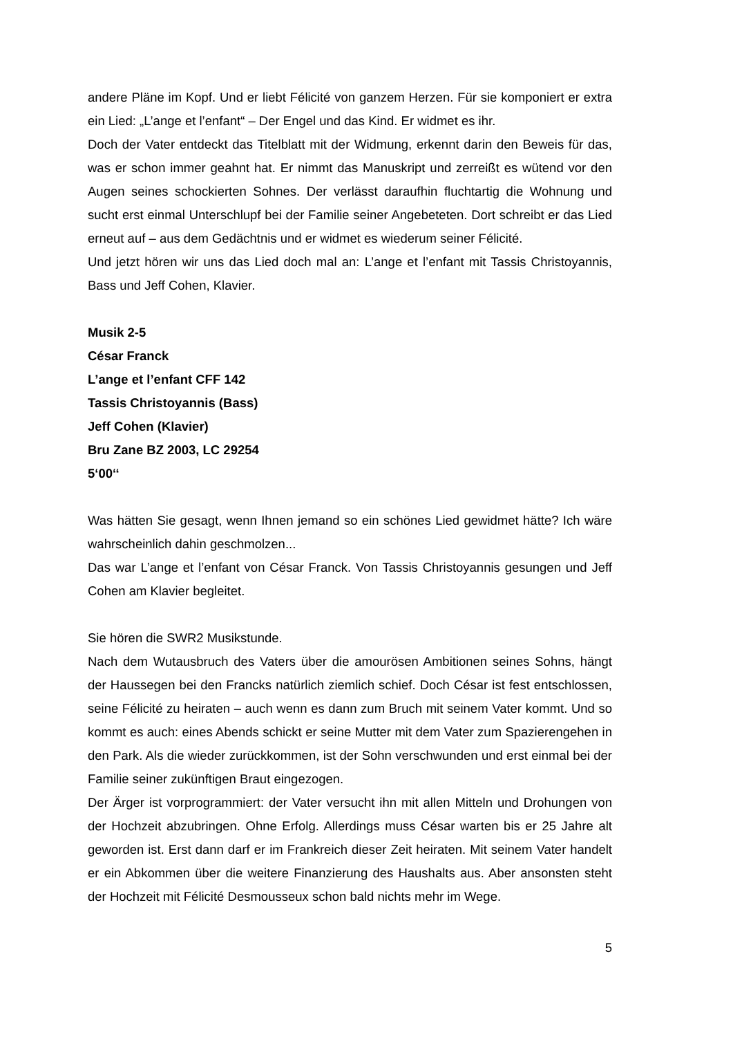andere Pläne im Kopf. Und er liebt Félicité von ganzem Herzen. Für sie komponiert er extra ein Lied: „L’ange et l’enfant“ – Der Engel und das Kind. Er widmet es ihr.
Doch der Vater entdeckt das Titelblatt mit der Widmung, erkennt darin den Beweis für das, was er schon immer geahnt hat. Er nimmt das Manuskript und zerreißt es wütend vor den Augen seines schockierten Sohnes. Der verlässt daraufhin fluchtartig die Wohnung und sucht erst einmal Unterschlupf bei der Familie seiner Angebeteten. Dort schreibt er das Lied erneut auf – aus dem Gedächtnis und er widmet es wiederum seiner Félicité.
Und jetzt hören wir uns das Lied doch mal an: L’ange et l’enfant mit Tassis Christoyannis, Bass und Jeff Cohen, Klavier.
Musik 2-5
César Franck
L’ange et l’enfant CFF 142
Tassis Christoyannis (Bass)
Jeff Cohen (Klavier)
Bru Zane BZ 2003, LC 29254
5‘00‘‘
Was hätten Sie gesagt, wenn Ihnen jemand so ein schönes Lied gewidmet hätte? Ich wäre wahrscheinlich dahin geschmolzen...
Das war L’ange et l’enfant von César Franck. Von Tassis Christoyannis gesungen und Jeff Cohen am Klavier begleitet.
Sie hören die SWR2 Musikstunde.
Nach dem Wutausbruch des Vaters über die amourösen Ambitionen seines Sohns, hängt der Haussegen bei den Francks natürlich ziemlich schief. Doch César ist fest entschlossen, seine Félicité zu heiraten – auch wenn es dann zum Bruch mit seinem Vater kommt. Und so kommt es auch: eines Abends schickt er seine Mutter mit dem Vater zum Spazierengehen in den Park. Als die wieder zurückkommen, ist der Sohn verschwunden und erst einmal bei der Familie seiner zukünftigen Braut eingezogen.
Der Ärger ist vorprogrammiert: der Vater versucht ihn mit allen Mitteln und Drohungen von der Hochzeit abzubringen. Ohne Erfolg. Allerdings muss César warten bis er 25 Jahre alt geworden ist. Erst dann darf er im Frankreich dieser Zeit heiraten. Mit seinem Vater handelt er ein Abkommen über die weitere Finanzierung des Haushalts aus. Aber ansonsten steht der Hochzeit mit Félicité Desmousseux schon bald nichts mehr im Wege.
5